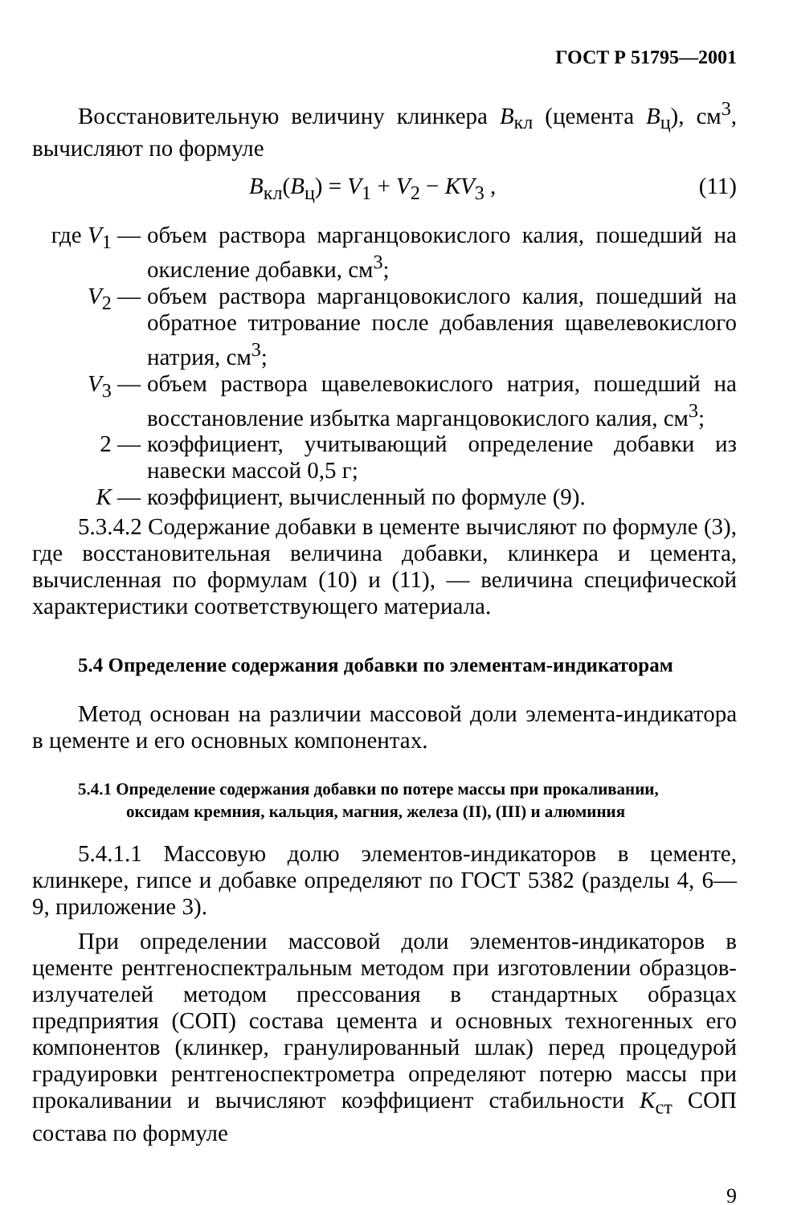ГОСТ Р 51795—2001
Восстановительную величину клинкера В<sub>кл</sub> (цемента В<sub>ц</sub>), см<sup>3</sup>, вычисляют по формуле
В<sub>кл</sub>(В<sub>ц</sub>) = V<sub>1</sub> + V<sub>2</sub> − KV<sub>3</sub> , (11)
где V<sub>1</sub> — объем раствора марганцовокислого калия, пошедший на окисление добавки, см<sup>3</sup>;
V<sub>2</sub> — объем раствора марганцовокислого калия, пошедший на обратное титрование после добавления щавелевокислого натрия, см<sup>3</sup>;
V<sub>3</sub> — объем раствора щавелевокислого натрия, пошедший на восстановление избытка марганцовокислого калия, см<sup>3</sup>;
2 — коэффициент, учитывающий определение добавки из навески массой 0,5 г;
K — коэффициент, вычисленный по формуле (9).
5.3.4.2 Содержание добавки в цементе вычисляют по формуле (3), где восстановительная величина добавки, клинкера и цемента, вычисленная по формулам (10) и (11), — величина специфической характеристики соответствующего материала.
5.4 Определение содержания добавки по элементам-индикаторам
Метод основан на различии массовой доли элемента-индикатора в цементе и его основных компонентах.
5.4.1 Определение содержания добавки по потере массы при прокаливании,
оксидам кремния, кальция, магния, железа (II), (III) и алюминия
5.4.1.1 Массовую долю элементов-индикаторов в цементе, клинкере, гипсе и добавке определяют по ГОСТ 5382 (разделы 4, 6—9, приложение 3).
При определении массовой доли элементов-индикаторов в цементе рентгеноспектральным методом при изготовлении образцов-излучателей методом прессования в стандартных образцах предприятия (СОП) состава цемента и основных техногенных его компонентов (клинкер, гранулированный шлак) перед процедурой градуировки рентгеноспектрометра определяют потерю массы при прокаливании и вычисляют коэффициент стабильности K<sub>ст</sub> СОП состава по формуле
9